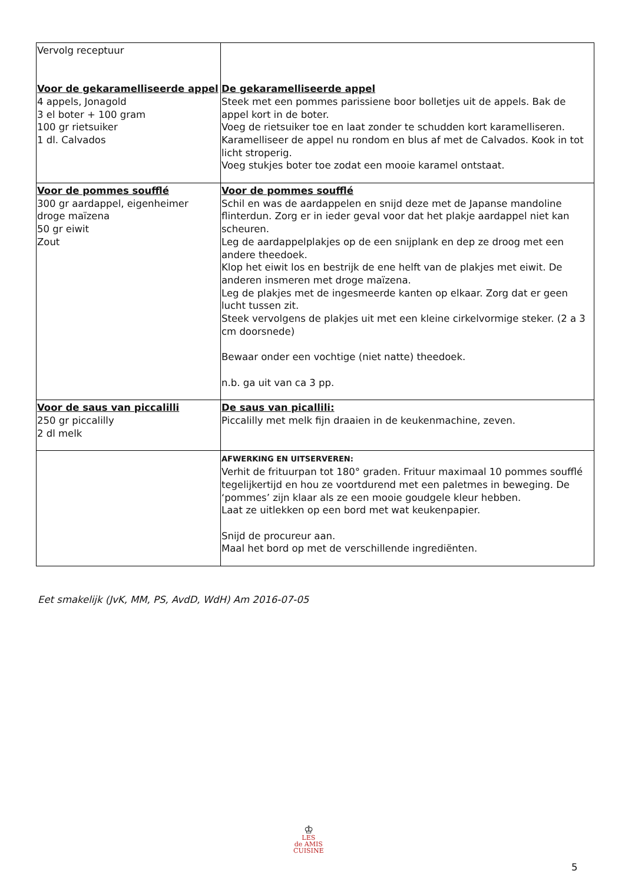| Vervolg receptuur Voor de gekaramelliseerde appel 4 appels, Jonagold 3 el boter + 100 gram 100 gr rietsuiker 1 dl. Calvados | De gekaramelliseerde appel Steek met een pommes parissiene boor bolletjes uit de appels. Bak de appel kort in de boter. Voeg de rietsuiker toe en laat zonder te schudden kort karamelliseren. Karamelliseer de appel nu rondom en blus af met de Calvados. Kook in tot licht stroperig. Voeg stukjes boter toe zodat een mooie karamel ontstaat. |
| Voor de pommes soufflé 300 gr aardappel, eigenheimer droge maïzena 50 gr eiwit Zout | Voor de pommes soufflé Schil en was de aardappelen en snijd deze met de Japanse mandoline flinterdun. Zorg er in ieder geval voor dat het plakje aardappel niet kan scheuren. Leg de aardappelplakjes op de een snijplank en dep ze droog met een andere theedoek. Klop het eiwit los en bestrijk de ene helft van de plakjes met eiwit. De anderen insmeren met droge maïzena. Leg de plakjes met de ingesmeerde kanten op elkaar. Zorg dat er geen lucht tussen zit. Steek vervolgens de plakjes uit met een kleine cirkelvormige steker. (2 a 3 cm doorsnede) Bewaar onder een vochtige (niet natte) theedoek. n.b. ga uit van ca 3 pp. |
| Voor de saus van piccalilli 250 gr piccalilly 2 dl melk | De saus van picallili: Piccalilly met melk fijn draaien in de keukenmachine, zeven. |
| | AFWERKING EN UITSERVEREN: Verhit de frituurpan tot 180° graden. Frituur maximaal 10 pommes soufflé tegelijkertijd en hou ze voortdurend met een paletmes in beweging. De ‘pommes’ zijn klaar als ze een mooie goudgele kleur hebben. Laat ze uitlekken op een bord met wat keukenpapier. Snijd de procureur aan. Maal het bord op met de verschillende ingrediënten. |
Eet smakelijk (JvK, MM, PS, AvdD, WdH) Am 2016-07-05
♔
LES
de AMIS
CUISINE
5